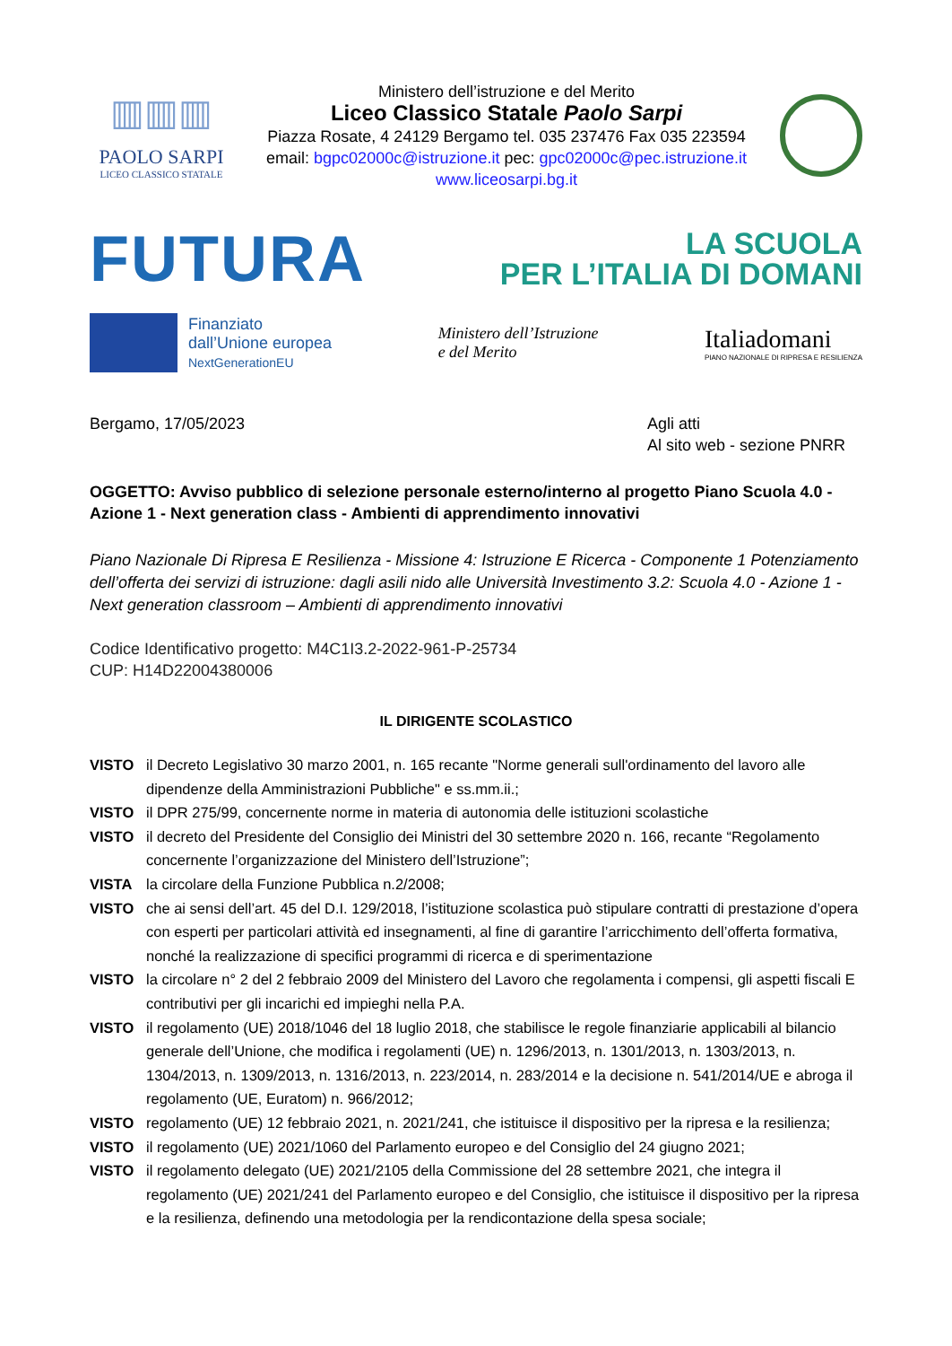▥▥▥
PAOLO SARPI
LICEO CLASSICO STATALE
Ministero dell’istruzione e del Merito
Liceo Classico Statale Paolo Sarpi
Piazza Rosate, 4 24129 Bergamo tel. 035 237476 Fax 035 223594
email: bgpc02000c@istruzione.it pec: gpc02000c@pec.istruzione.it
www.liceosarpi.bg.it
FUTURA
LA SCUOLA
PER L’ITALIA DI DOMANI
Finanziato
dall’Unione europea
NextGenerationEU
Ministero dell’Istruzione
e del Merito
Italiadomani
PIANO NAZIONALE DI RIPRESA E RESILIENZA
Bergamo, 17/05/2023 Agli atti
Al sito web - sezione PNRR
OGGETTO: Avviso pubblico di selezione personale esterno/interno al progetto Piano Scuola 4.0 - Azione 1 - Next generation class - Ambienti di apprendimento innovativi
Piano Nazionale Di Ripresa E Resilienza - Missione 4: Istruzione E Ricerca - Componente 1 Potenziamento dell’offerta dei servizi di istruzione: dagli asili nido alle Università Investimento 3.2: Scuola 4.0 - Azione 1 - Next generation classroom – Ambienti di apprendimento innovativi
Codice Identificativo progetto: M4C1I3.2-2022-961-P-25734
CUP: H14D22004380006
IL DIRIGENTE SCOLASTICO
VISTO il Decreto Legislativo 30 marzo 2001, n. 165 recante "Norme generali sull'ordinamento del lavoro alle dipendenze della Amministrazioni Pubbliche" e ss.mm.ii.;
VISTO il DPR 275/99, concernente norme in materia di autonomia delle istituzioni scolastiche
VISTO il decreto del Presidente del Consiglio dei Ministri del 30 settembre 2020 n. 166, recante “Regolamento concernente l’organizzazione del Ministero dell’Istruzione”;
VISTA la circolare della Funzione Pubblica n.2/2008;
VISTO che ai sensi dell’art. 45 del D.I. 129/2018, l’istituzione scolastica può stipulare contratti di prestazione d’opera con esperti per particolari attività ed insegnamenti, al fine di garantire l’arricchimento dell’offerta formativa, nonché la realizzazione di specifici programmi di ricerca e di sperimentazione
VISTO la circolare n° 2 del 2 febbraio 2009 del Ministero del Lavoro che regolamenta i compensi, gli aspetti fiscali E contributivi per gli incarichi ed impieghi nella P.A.
VISTO il regolamento (UE) 2018/1046 del 18 luglio 2018, che stabilisce le regole finanziarie applicabili al bilancio generale dell’Unione, che modifica i regolamenti (UE) n. 1296/2013, n. 1301/2013, n. 1303/2013, n. 1304/2013, n. 1309/2013, n. 1316/2013, n. 223/2014, n. 283/2014 e la decisione n. 541/2014/UE e abroga il regolamento (UE, Euratom) n. 966/2012;
VISTO regolamento (UE) 12 febbraio 2021, n. 2021/241, che istituisce il dispositivo per la ripresa e la resilienza;
VISTO il regolamento (UE) 2021/1060 del Parlamento europeo e del Consiglio del 24 giugno 2021;
VISTO il regolamento delegato (UE) 2021/2105 della Commissione del 28 settembre 2021, che integra il regolamento (UE) 2021/241 del Parlamento europeo e del Consiglio, che istituisce il dispositivo per la ripresa e la resilienza, definendo una metodologia per la rendicontazione della spesa sociale;